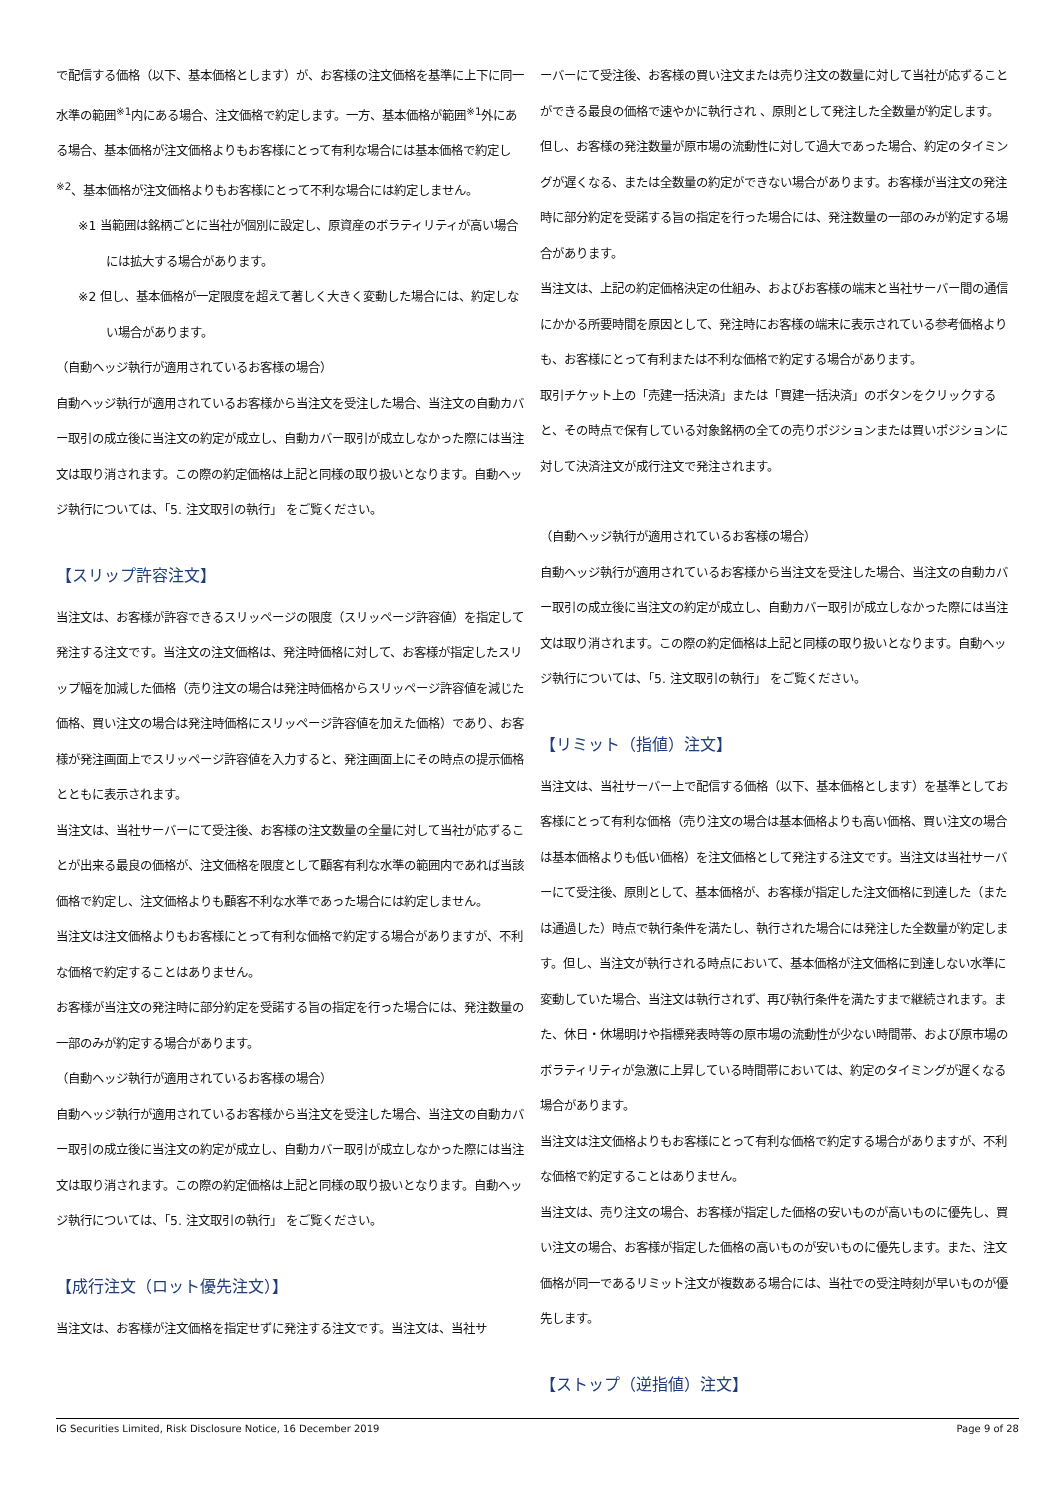で配信する価格（以下、基本価格とします）が、お客様の注文価格を基準に上下に同一水準の範囲<sup>※1</sup>内にある場合、注文価格で約定します。一方、基本価格が範囲<sup>※1</sup>外にある場合、基本価格が注文価格よりもお客様にとって有利な場合には基本価格で約定し<sup>※2</sup>、基本価格が注文価格よりもお客様にとって不利な場合には約定しません。
※1 当範囲は銘柄ごとに当社が個別に設定し、原資産のボラティリティが高い場合には拡大する場合があります。
※2 但し、基本価格が一定限度を超えて著しく大きく変動した場合には、約定しない場合があります。
（自動ヘッジ執行が適用されているお客様の場合）
自動ヘッジ執行が適用されているお客様から当注文を受注した場合、当注文の自動カバー取引の成立後に当注文の約定が成立し、自動カバー取引が成立しなかった際には当注文は取り消されます。この際の約定価格は上記と同様の取り扱いとなります。自動ヘッジ執行については、「5. 注文取引の執行」 をご覧ください。
【スリップ許容注文】
当注文は、お客様が許容できるスリッページの限度（スリッページ許容値）を指定して発注する注文です。当注文の注文価格は、発注時価格に対して、お客様が指定したスリップ幅を加減した価格（売り注文の場合は発注時価格からスリッページ許容値を減じた価格、買い注文の場合は発注時価格にスリッページ許容値を加えた価格）であり、お客様が発注画面上でスリッページ許容値を入力すると、発注画面上にその時点の提示価格とともに表示されます。
当注文は、当社サーバーにて受注後、お客様の注文数量の全量に対して当社が応ずることが出来る最良の価格が、注文価格を限度として顧客有利な水準の範囲内であれば当該価格で約定し、注文価格よりも顧客不利な水準であった場合には約定しません。
当注文は注文価格よりもお客様にとって有利な価格で約定する場合がありますが、不利な価格で約定することはありません。
お客様が当注文の発注時に部分約定を受諾する旨の指定を行った場合には、発注数量の一部のみが約定する場合があります。
（自動ヘッジ執行が適用されているお客様の場合）
自動ヘッジ執行が適用されているお客様から当注文を受注した場合、当注文の自動カバー取引の成立後に当注文の約定が成立し、自動カバー取引が成立しなかった際には当注文は取り消されます。この際の約定価格は上記と同様の取り扱いとなります。自動ヘッジ執行については、「5. 注文取引の執行」 をご覧ください。
【成行注文（ロット優先注文）】
当注文は、お客様が注文価格を指定せずに発注する注文です。当注文は、当社サ
ーバーにて受注後、お客様の買い注文または売り注文の数量に対して当社が応ずることができる最良の価格で速やかに執行され 、原則として発注した全数量が約定します。但し、お客様の発注数量が原市場の流動性に対して過大であった場合、約定のタイミングが遅くなる、または全数量の約定ができない場合があります。お客様が当注文の発注時に部分約定を受諾する旨の指定を行った場合には、発注数量の一部のみが約定する場合があります。
当注文は、上記の約定価格決定の仕組み、およびお客様の端末と当社サーバー間の通信にかかる所要時間を原因として、発注時にお客様の端末に表示されている参考価格よりも、お客様にとって有利または不利な価格で約定する場合があります。
取引チケット上の「売建一括決済」または「買建一括決済」のボタンをクリックすると、その時点で保有している対象銘柄の全ての売りポジションまたは買いポジションに対して決済注文が成行注文で発注されます。
（自動ヘッジ執行が適用されているお客様の場合）
自動ヘッジ執行が適用されているお客様から当注文を受注した場合、当注文の自動カバー取引の成立後に当注文の約定が成立し、自動カバー取引が成立しなかった際には当注文は取り消されます。この際の約定価格は上記と同様の取り扱いとなります。自動ヘッジ執行については、「5. 注文取引の執行」 をご覧ください。
【リミット（指値）注文】
当注文は、当社サーバー上で配信する価格（以下、基本価格とします）を基準としてお客様にとって有利な価格（売り注文の場合は基本価格よりも高い価格、買い注文の場合は基本価格よりも低い価格）を注文価格として発注する注文です。当注文は当社サーバーにて受注後、原則として、基本価格が、お客様が指定した注文価格に到達した（または通過した）時点で執行条件を満たし、執行された場合には発注した全数量が約定します。但し、当注文が執行される時点において、基本価格が注文価格に到達しない水準に変動していた場合、当注文は執行されず、再び執行条件を満たすまで継続されます。また、休日・休場明けや指標発表時等の原市場の流動性が少ない時間帯、および原市場のボラティリティが急激に上昇している時間帯においては、約定のタイミングが遅くなる場合があります。
当注文は注文価格よりもお客様にとって有利な価格で約定する場合がありますが、不利な価格で約定することはありません。
当注文は、売り注文の場合、お客様が指定した価格の安いものが高いものに優先し、買い注文の場合、お客様が指定した価格の高いものが安いものに優先します。また、注文価格が同一であるリミット注文が複数ある場合には、当社での受注時刻が早いものが優先します。
【ストップ（逆指値）注文】
IG Securities Limited, Risk Disclosure Notice, 16 December 2019 Page 9 of 28